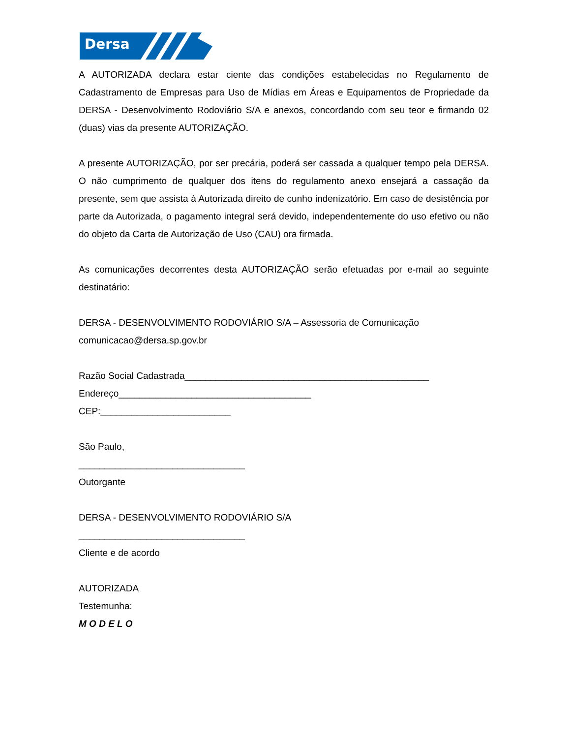Dersa
A AUTORIZADA declara estar ciente das condições estabelecidas no Regulamento de Cadastramento de Empresas para Uso de Mídias em Áreas e Equipamentos de Propriedade da DERSA - Desenvolvimento Rodoviário S/A e anexos, concordando com seu teor e firmando 02 (duas) vias da presente AUTORIZAÇÃO.
A presente AUTORIZAÇÃO, por ser precária, poderá ser cassada a qualquer tempo pela DERSA. O não cumprimento de qualquer dos itens do regulamento anexo ensejará a cassação da presente, sem que assista à Autorizada direito de cunho indenizatório. Em caso de desistência por parte da Autorizada, o pagamento integral será devido, independentemente do uso efetivo ou não do objeto da Carta de Autorização de Uso (CAU) ora firmada.
As comunicações decorrentes desta AUTORIZAÇÃO serão efetuadas por e-mail ao seguinte destinatário:
DERSA - DESENVOLVIMENTO RODOVIÁRIO S/A – Assessoria de Comunicação
comunicacao@dersa.sp.gov.br
Razão Social Cadastrada_______________________________________________
Endereço_____________________________________
CEP:_________________________
São Paulo,
________________________________
Outorgante
DERSA - DESENVOLVIMENTO RODOVIÁRIO S/A
________________________________
Cliente e de acordo
AUTORIZADA
Testemunha:
M O D E L O